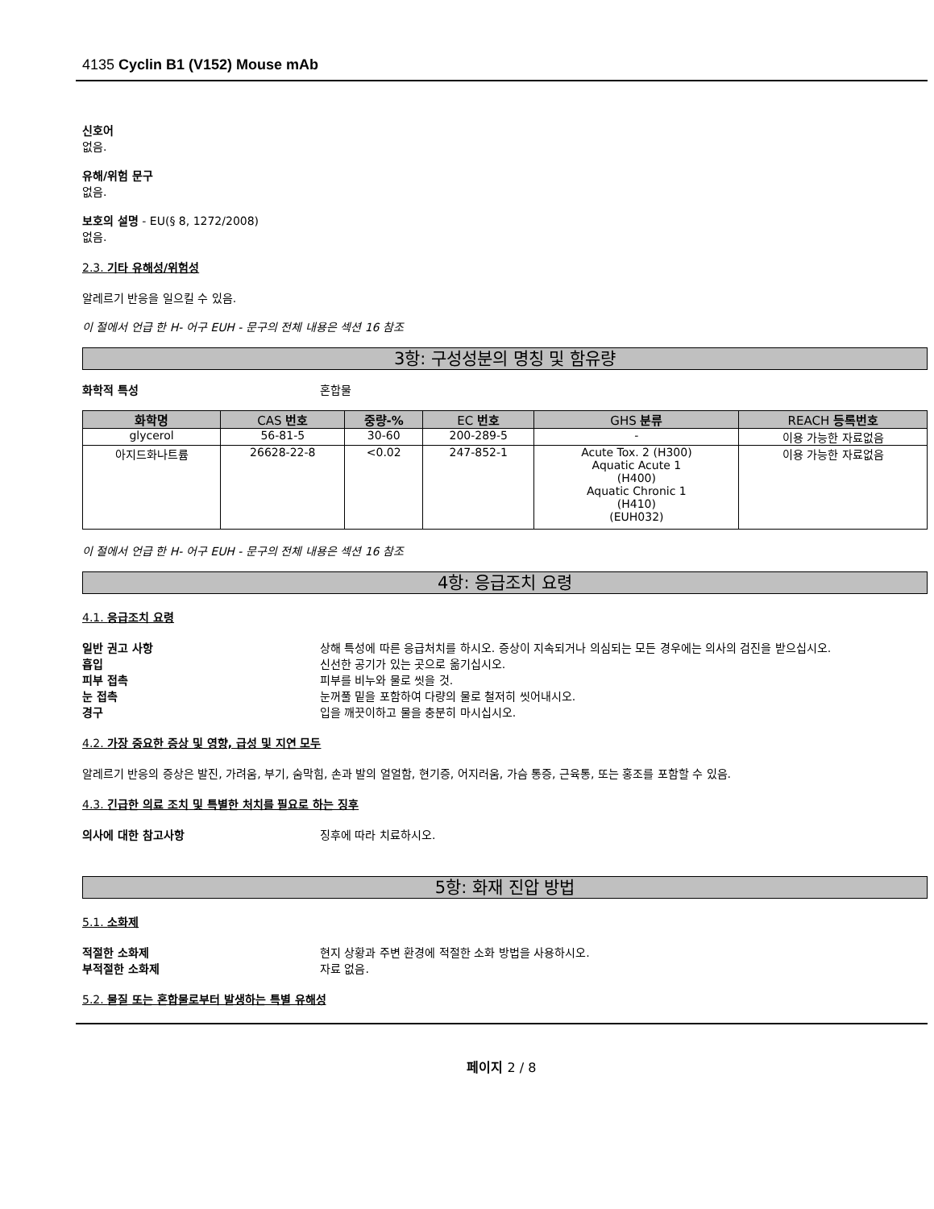4135 Cyclin B1 (V152) Mouse mAb
신호어
없음.
유해/위험 문구
없음.
보호의 설명 - EU(§ 8, 1272/2008)
없음.
2.3. 기타 유해성/위험성
알레르기 반응을 일으킬 수 있음.
이 절에서 언급 한 H- 어구 EUH - 문구의 전체 내용은 섹션 16 참조
3항: 구성성분의 명칭 및 함유량
화학적 특성 혼합물
| 화학명 | CAS 번호 | 중량-% | EC 번호 | GHS 분류 | REACH 등록번호 |
| --- | --- | --- | --- | --- | --- |
| glycerol | 56-81-5 | 30-60 | 200-289-5 | - | 이용 가능한 자료없음 |
| 아지드화나트륨 | 26628-22-8 | <0.02 | 247-852-1 | Acute Tox. 2 (H300) Aquatic Acute 1 (H400) Aquatic Chronic 1 (H410) (EUH032) | 이용 가능한 자료없음 |
이 절에서 언급 한 H- 어구 EUH - 문구의 전체 내용은 섹션 16 참조
4항: 응급조치 요령
4.1. 응급조치 요령
일반 권고 사항 상해 특성에 따른 응급처치를 하시오. 증상이 지속되거나 의심되는 모든 경우에는 의사의 검진을 받으십시오.
흡입 신선한 공기가 있는 곳으로 옮기십시오.
피부 접촉 피부를 비누와 물로 씻을 것.
눈 접촉 눈꺼풀 밑을 포함하여 다량의 물로 철저히 씻어내시오.
경구 입을 깨끗이하고 물을 충분히 마시십시오.
4.2. 가장 중요한 증상 및 영향, 급성 및 지연 모두
알레르기 반응의 증상은 발진, 가려움, 부기, 숨막힘, 손과 발의 얼얼함, 현기증, 어지러움, 가슴 통증, 근육통, 또는 홍조를 포함할 수 있음.
4.3. 긴급한 의료 조치 및 특별한 처치를 필요로 하는 징후
의사에 대한 참고사항 징후에 따라 치료하시오.
5항: 화재 진압 방법
5.1. 소화제
적절한 소화제 현지 상황과 주변 환경에 적절한 소화 방법을 사용하시오.
부적절한 소화제 자료 없음.
5.2. 물질 또는 혼합물로부터 발생하는 특별 유해성
페이지 2 / 8